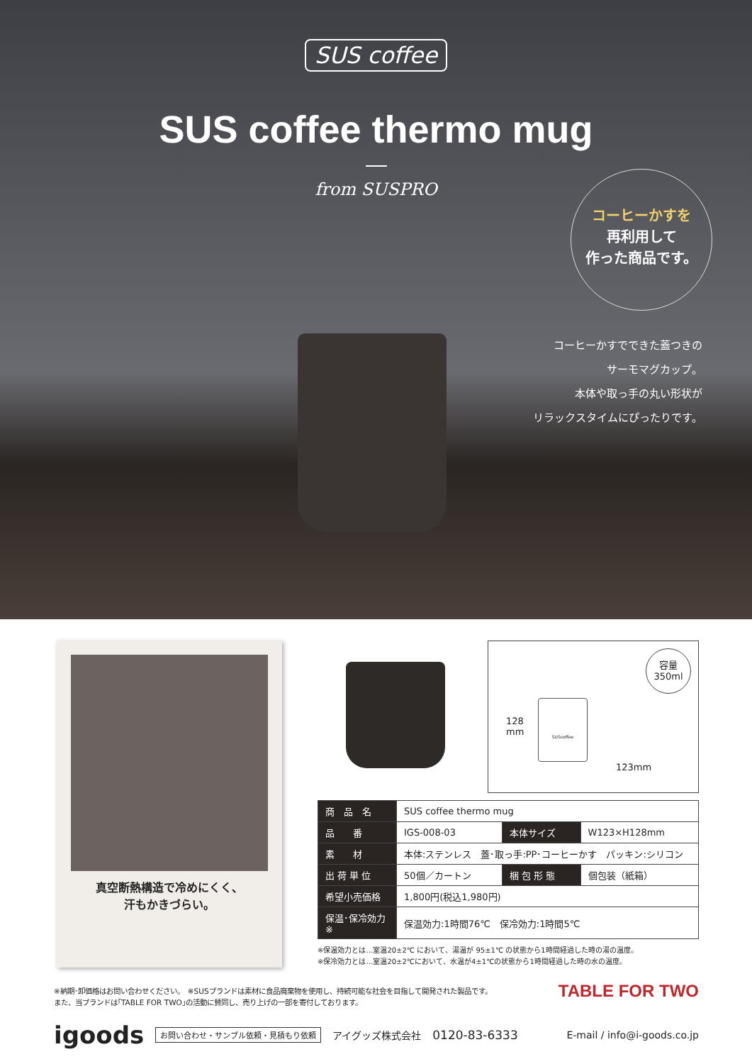SUS coffee
SUS coffee thermo mug
from SUSPRO
コーヒーかすを
再利用して
作った商品です。
コーヒーかすでできた蓋つきの
サーモマグカップ。
本体や取っ手の丸い形状が
リラックスタイムにぴったりです。
真空断熱構造で冷めにくく、
汗もかきづらい。
容量
350ml
128
mm
123mm
SUScoffee
| 商 品 名 | SUS coffee thermo mug | | |
| 品 番 | IGS-008-03 | 本体サイズ | W123×H128mm |
| 素 材 | 本体:ステンレス 蓋･取っ手:PP･コーヒーかす パッキン:シリコン | | |
| 出 荷 単 位 | 50個／カートン | 梱 包 形 態 | 個包装（紙箱） |
| 希望小売価格 | 1,800円(税込1,980円) | | |
| 保温･保冷効力※ | 保温効力:1時間76℃ 保冷効力:1時間5℃ | | |
※保温効力とは…室温20±2℃ において、湯温が 95±1℃ の状態から1時間経過した時の湯の温度。
※保冷効力とは…室温20±2℃において、水温が4±1℃の状態から1時間経過した時の水の温度。
※納期･卸価格はお問い合わせください。　※SUSブランドは素材に食品廃棄物を使用し、持続可能な社会を目指して開発された製品です。
また、当ブランドは｢TABLE FOR TWO｣の活動に賛同し、売り上げの一部を寄付しております。
TABLE FOR TWO
igoods お問い合わせ・サンプル依頼・見積もり依頼 アイグッズ株式会社 0120-83-6333 E-mail / info@i-goods.co.jp